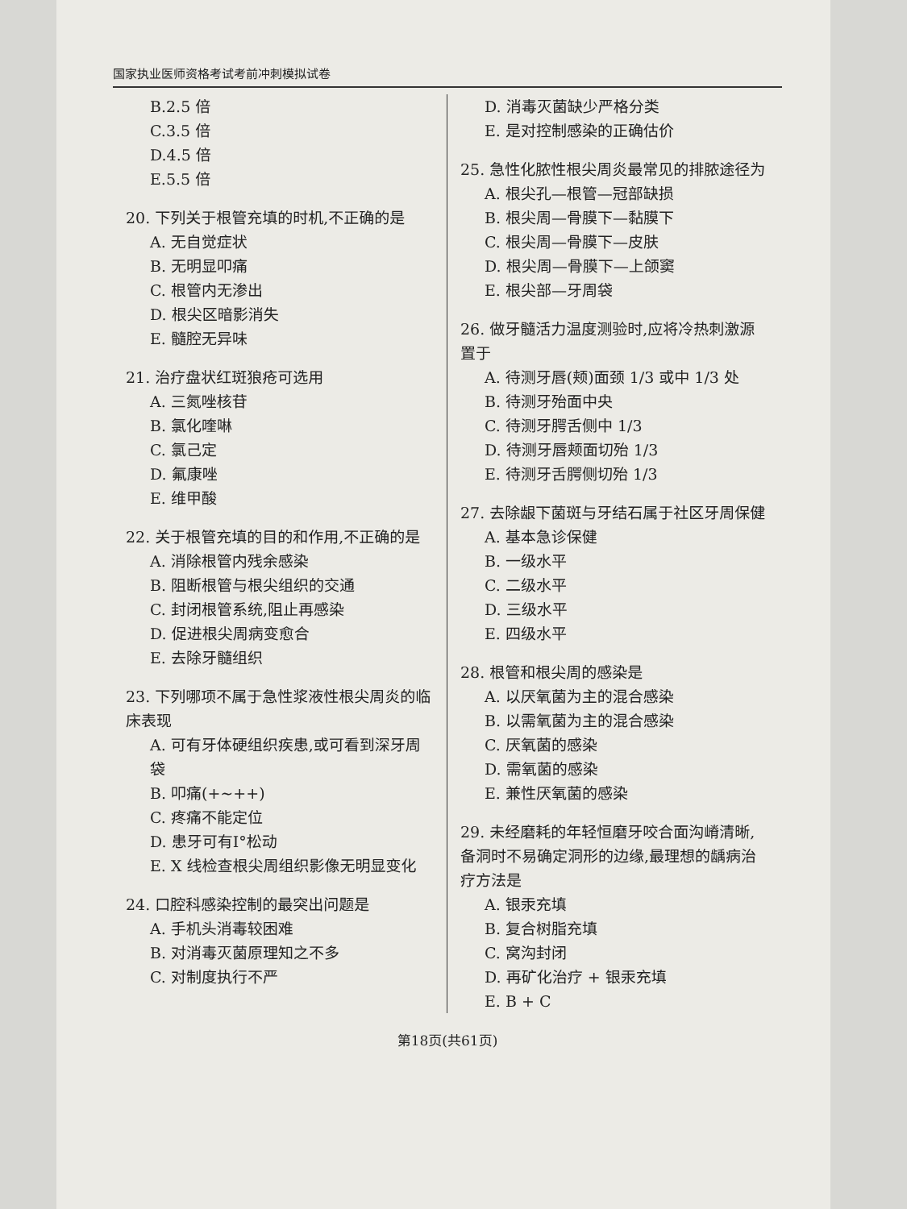国家执业医师资格考试考前冲刺模拟试卷
B.2.5 倍
C.3.5 倍
D.4.5 倍
E.5.5 倍
20. 下列关于根管充填的时机,不正确的是
A. 无自觉症状
B. 无明显叩痛
C. 根管内无渗出
D. 根尖区暗影消失
E. 髓腔无异味
21. 治疗盘状红斑狼疮可选用
A. 三氮唑核苷
B. 氯化喹啉
C. 氯己定
D. 氟康唑
E. 维甲酸
22. 关于根管充填的目的和作用,不正确的是
A. 消除根管内残余感染
B. 阻断根管与根尖组织的交通
C. 封闭根管系统,阻止再感染
D. 促进根尖周病变愈合
E. 去除牙髓组织
23. 下列哪项不属于急性浆液性根尖周炎的临床表现
A. 可有牙体硬组织疾患,或可看到深牙周袋
B. 叩痛(+~++)
C. 疼痛不能定位
D. 患牙可有Ⅰ°松动
E. X 线检查根尖周组织影像无明显变化
24. 口腔科感染控制的最突出问题是
A. 手机头消毒较困难
B. 对消毒灭菌原理知之不多
C. 对制度执行不严
D. 消毒灭菌缺少严格分类
E. 是对控制感染的正确估价
25. 急性化脓性根尖周炎最常见的排脓途径为
A. 根尖孔—根管—冠部缺损
B. 根尖周—骨膜下—黏膜下
C. 根尖周—骨膜下—皮肤
D. 根尖周—骨膜下—上颌窦
E. 根尖部—牙周袋
26. 做牙髓活力温度测验时,应将冷热刺激源置于
A. 待测牙唇(颊)面颈 1/3 或中 1/3 处
B. 待测牙殆面中央
C. 待测牙腭舌侧中 1/3
D. 待测牙唇颊面切殆 1/3
E. 待测牙舌腭侧切殆 1/3
27. 去除龈下菌斑与牙结石属于社区牙周保健
A. 基本急诊保健
B. 一级水平
C. 二级水平
D. 三级水平
E. 四级水平
28. 根管和根尖周的感染是
A. 以厌氧菌为主的混合感染
B. 以需氧菌为主的混合感染
C. 厌氧菌的感染
D. 需氧菌的感染
E. 兼性厌氧菌的感染
29. 未经磨耗的年轻恒磨牙咬合面沟嵴清晰,备洞时不易确定洞形的边缘,最理想的龋病治疗方法是
A. 银汞充填
B. 复合树脂充填
C. 窝沟封闭
D. 再矿化治疗 + 银汞充填
E. B + C
第18页(共61页)